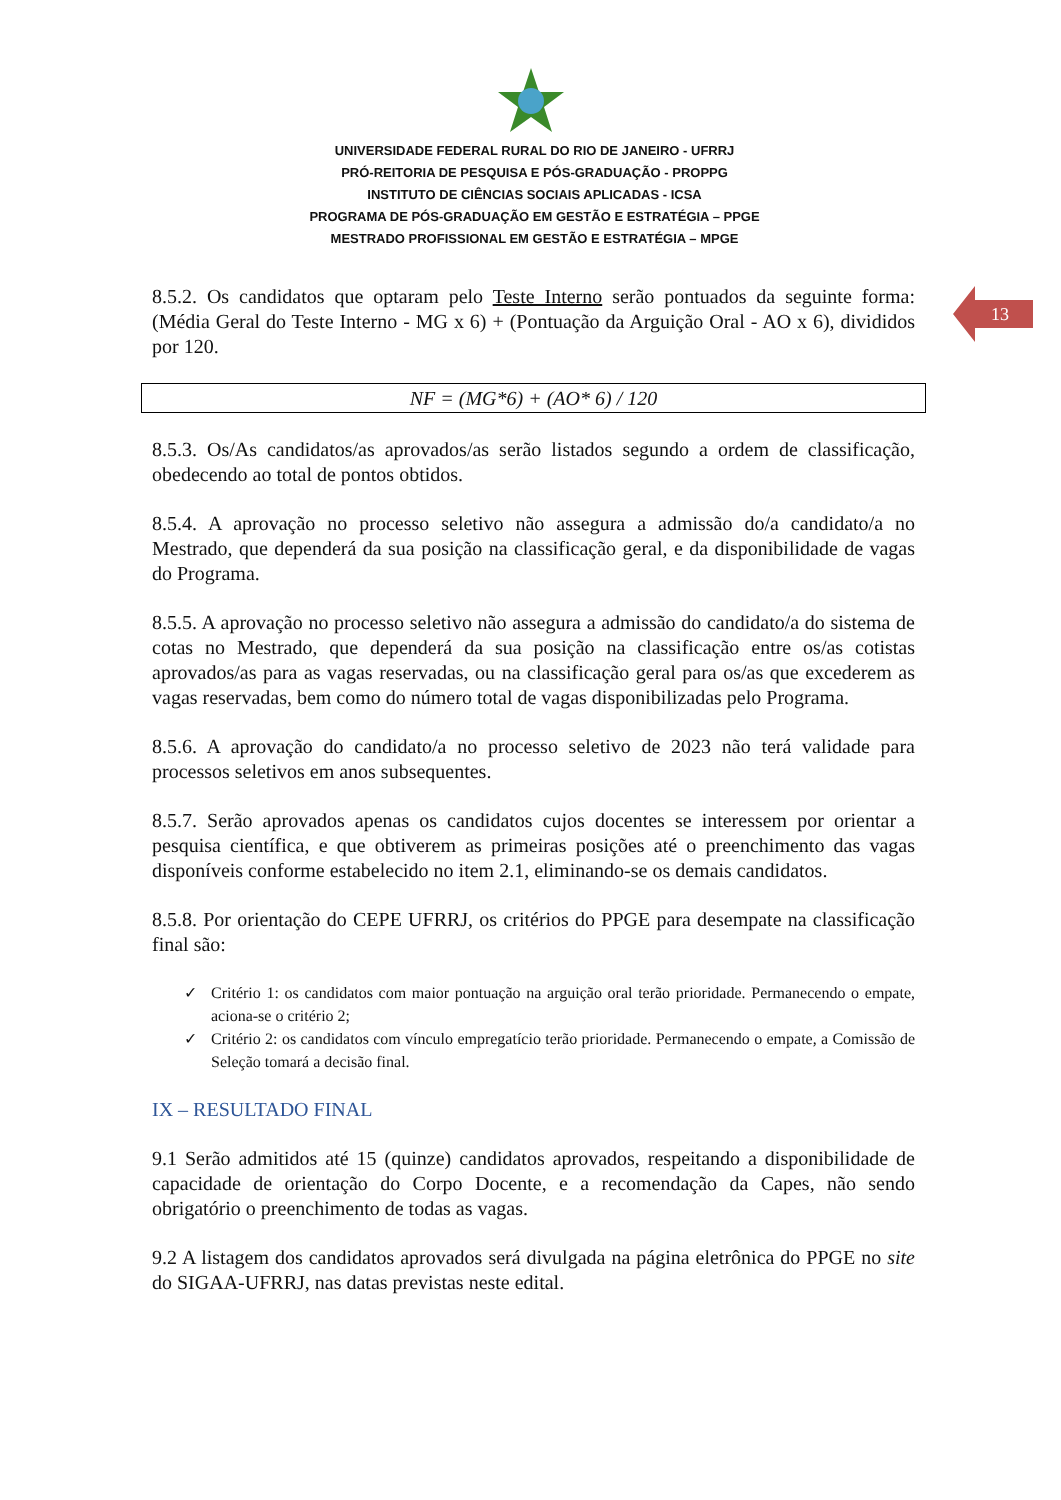UNIVERSIDADE FEDERAL RURAL DO RIO DE JANEIRO - UFRRJ
PRÓ-REITORIA DE PESQUISA E PÓS-GRADUAÇÃO - PROPPG
INSTITUTO DE CIÊNCIAS SOCIAIS APLICADAS - ICSA
PROGRAMA DE PÓS-GRADUAÇÃO EM GESTÃO E ESTRATÉGIA – PPGE
MESTRADO PROFISSIONAL EM GESTÃO E ESTRATÉGIA – MPGE
13
8.5.2. Os candidatos que optaram pelo Teste Interno serão pontuados da seguinte forma: (Média Geral do Teste Interno - MG x 6) + (Pontuação da Arguição Oral - AO x 6), divididos por 120.
NF = (MG*6) + (AO* 6) / 120
8.5.3. Os/As candidatos/as aprovados/as serão listados segundo a ordem de classificação, obedecendo ao total de pontos obtidos.
8.5.4. A aprovação no processo seletivo não assegura a admissão do/a candidato/a no Mestrado, que dependerá da sua posição na classificação geral, e da disponibilidade de vagas do Programa.
8.5.5. A aprovação no processo seletivo não assegura a admissão do candidato/a do sistema de cotas no Mestrado, que dependerá da sua posição na classificação entre os/as cotistas aprovados/as para as vagas reservadas, ou na classificação geral para os/as que excederem as vagas reservadas, bem como do número total de vagas disponibilizadas pelo Programa.
8.5.6. A aprovação do candidato/a no processo seletivo de 2023 não terá validade para processos seletivos em anos subsequentes.
8.5.7. Serão aprovados apenas os candidatos cujos docentes se interessem por orientar a pesquisa científica, e que obtiverem as primeiras posições até o preenchimento das vagas disponíveis conforme estabelecido no item 2.1, eliminando-se os demais candidatos.
8.5.8. Por orientação do CEPE UFRRJ, os critérios do PPGE para desempate na classificação final são:
✓ Critério 1: os candidatos com maior pontuação na arguição oral terão prioridade. Permanecendo o empate, aciona-se o critério 2;
✓ Critério 2: os candidatos com vínculo empregatício terão prioridade. Permanecendo o empate, a Comissão de Seleção tomará a decisão final.
IX – RESULTADO FINAL
9.1 Serão admitidos até 15 (quinze) candidatos aprovados, respeitando a disponibilidade de capacidade de orientação do Corpo Docente, e a recomendação da Capes, não sendo obrigatório o preenchimento de todas as vagas.
9.2 A listagem dos candidatos aprovados será divulgada na página eletrônica do PPGE no site do SIGAA-UFRRJ, nas datas previstas neste edital.